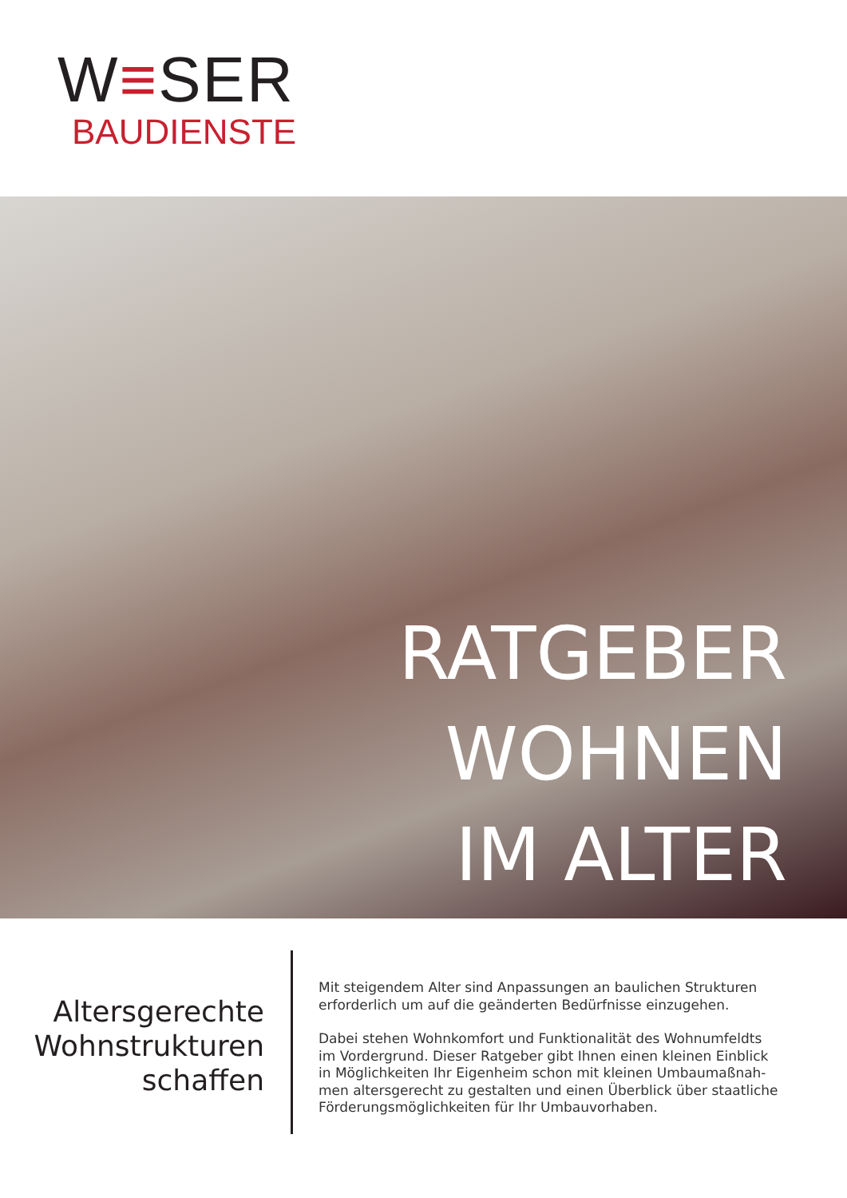W≡SER
BAUDIENSTE
RATGEBER
WOHNEN
IM ALTER
Altersgerechte
Wohnstrukturen
schaffen
Mit steigendem Alter sind Anpassungen an baulichen Strukturen erforderlich um auf die geänderten Bedürfnisse einzugehen.
Dabei stehen Wohnkomfort und Funktionalität des Wohnumfeldts im Vordergrund. Dieser Ratgeber gibt Ihnen einen kleinen Einblick in Möglichkeiten Ihr Eigenheim schon mit kleinen Umbaumaßnah-men altersgerecht zu gestalten und einen Überblick über staatliche Förderungsmöglichkeiten für Ihr Umbauvorhaben.